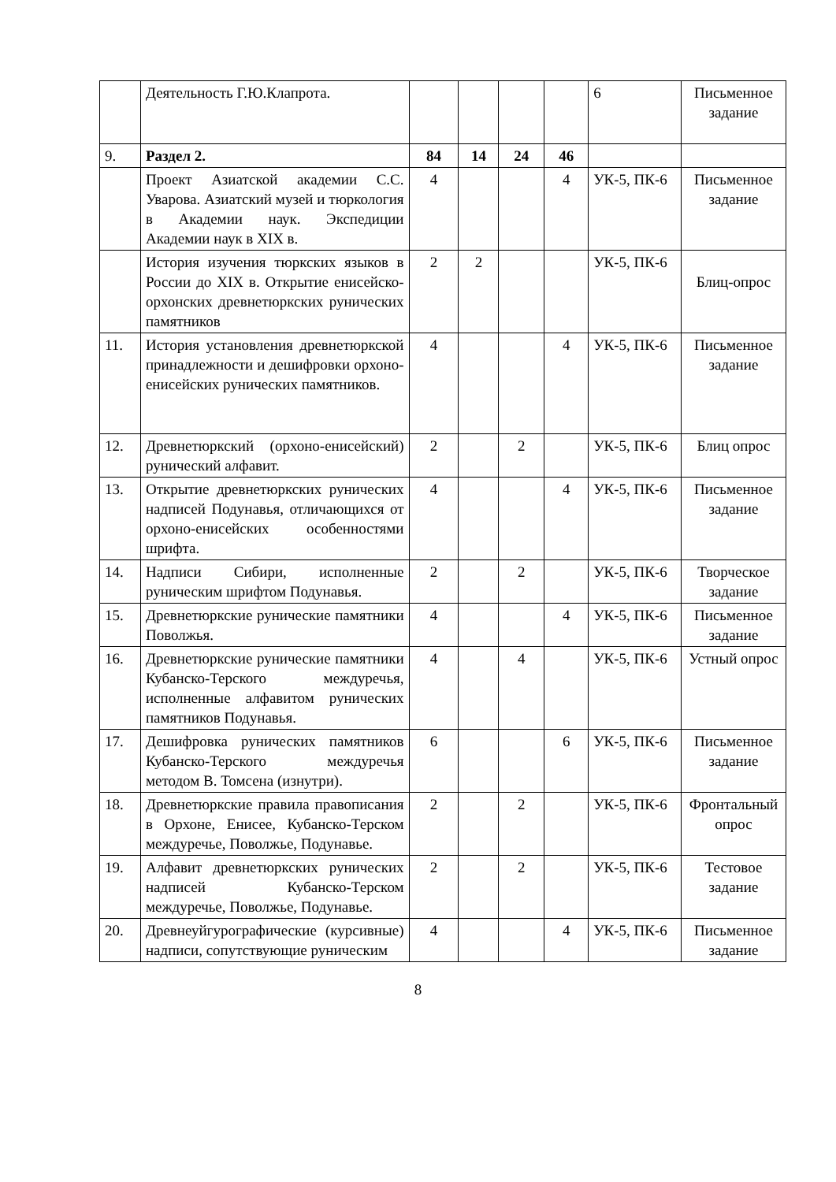| | Деятельность Г.Ю.Клапрота. | | | | | 6 | Письменное задание |
| 9. | Раздел 2. | 84 | 14 | 24 | 46 | | |
| | Проект Азиатской академии С.С. Уварова. Азиатский музей и тюркология в Академии наук. Экспедиции Академии наук в XIX в. | 4 | | | 4 | УК-5, ПК-6 | Письменное задание |
| | История изучения тюркских языков в России до XIX в. Открытие енисейско-орхонских древнетюркских рунических памятников | 2 | 2 | | | УК-5, ПК-6 | Блиц-опрос |
| 11. | История установления древнетюркской принадлежности и дешифровки орхоно-енисейских рунических памятников. | 4 | | | 4 | УК-5, ПК-6 | Письменное задание |
| 12. | Древнетюркский (орхоно-енисейский) рунический алфавит. | 2 | | 2 | | УК-5, ПК-6 | Блиц опрос |
| 13. | Открытие древнетюркских рунических надписей Подунавья, отличающихся от орхоно-енисейских особенностями шрифта. | 4 | | | 4 | УК-5, ПК-6 | Письменное задание |
| 14. | Надписи Сибири, исполненные руническим шрифтом Подунавья. | 2 | | 2 | | УК-5, ПК-6 | Творческое задание |
| 15. | Древнетюркские рунические памятники Поволжья. | 4 | | | 4 | УК-5, ПК-6 | Письменное задание |
| 16. | Древнетюркские рунические памятники Кубанско-Терского междуречья, исполненные алфавитом рунических памятников Подунавья. | 4 | | 4 | | УК-5, ПК-6 | Устный опрос |
| 17. | Дешифровка рунических памятников Кубанско-Терского междуречья методом В. Томсена (изнутри). | 6 | | | 6 | УК-5, ПК-6 | Письменное задание |
| 18. | Древнетюркские правила правописания в Орхоне, Енисее, Кубанско-Терском междуречье, Поволжье, Подунавье. | 2 | | 2 | | УК-5, ПК-6 | Фронтальный опрос |
| 19. | Алфавит древнетюркских рунических надписей Кубанско-Терском междуречье, Поволжье, Подунавье. | 2 | | 2 | | УК-5, ПК-6 | Тестовое задание |
| 20. | Древнеуйгурографические (курсивные) надписи, сопутствующие руническим | 4 | | | 4 | УК-5, ПК-6 | Письменное задание |
8